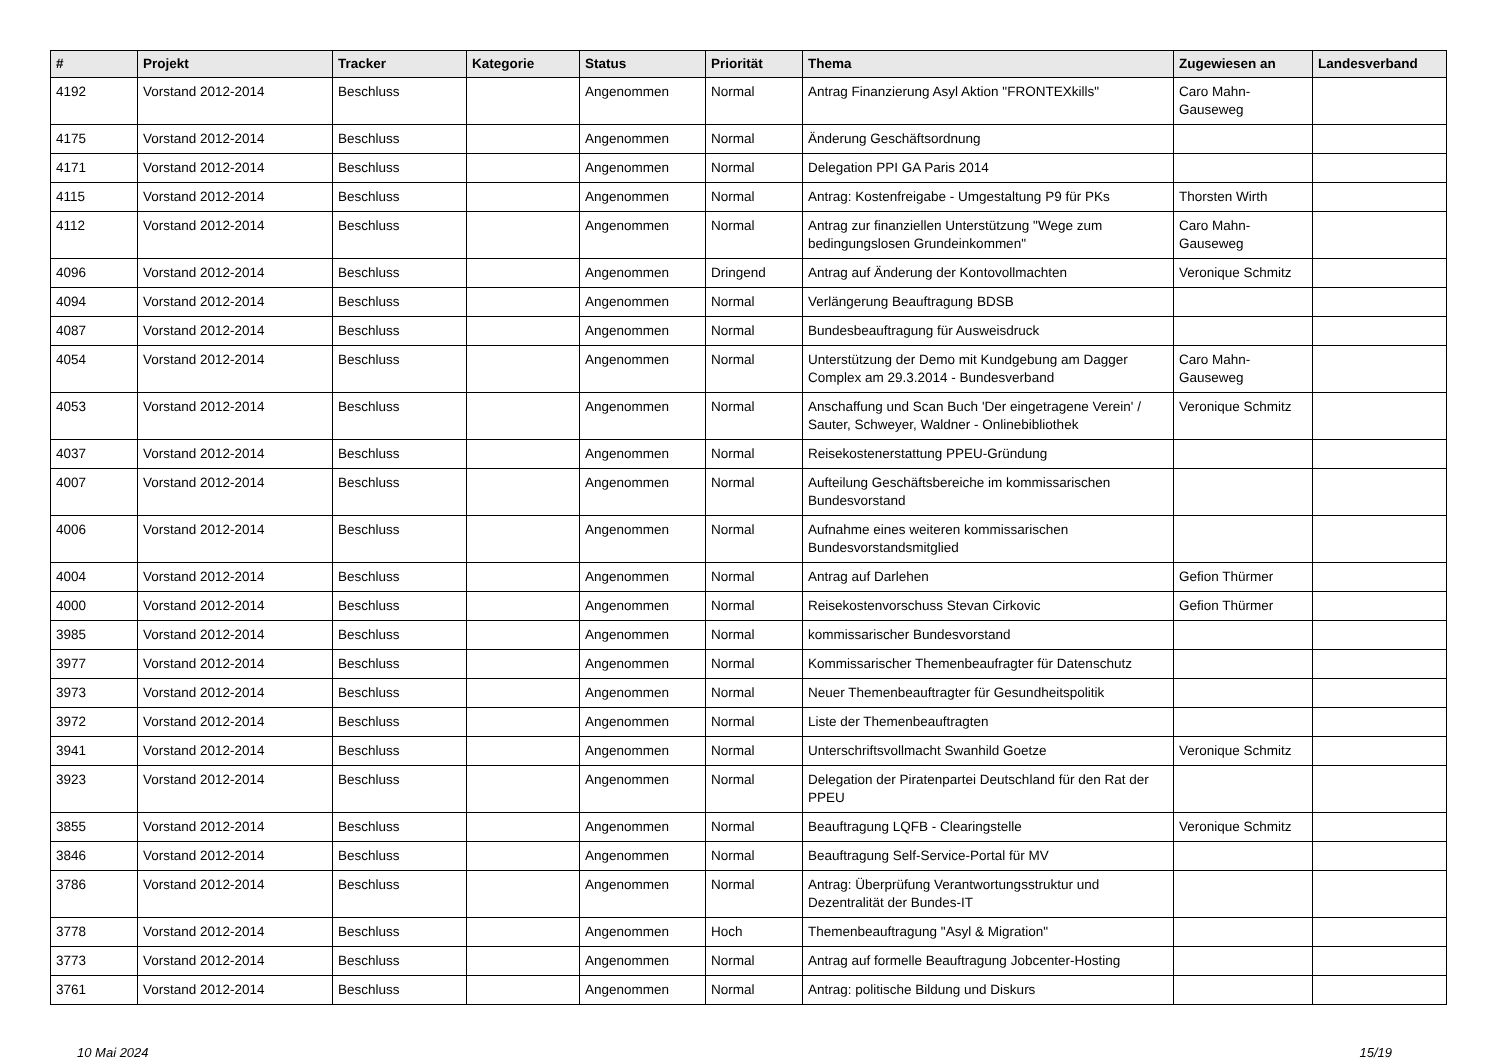| # | Projekt | Tracker | Kategorie | Status | Priorität | Thema | Zugewiesen an | Landesverband |
| --- | --- | --- | --- | --- | --- | --- | --- | --- |
| 4192 | Vorstand 2012-2014 | Beschluss | | Angenommen | Normal | Antrag Finanzierung Asyl Aktion "FRONTEXkills" | Caro Mahn-Gauseweg | |
| 4175 | Vorstand 2012-2014 | Beschluss | | Angenommen | Normal | Änderung Geschäftsordnung | | |
| 4171 | Vorstand 2012-2014 | Beschluss | | Angenommen | Normal | Delegation PPI GA Paris 2014 | | |
| 4115 | Vorstand 2012-2014 | Beschluss | | Angenommen | Normal | Antrag: Kostenfreigabe - Umgestaltung P9 für PKs | Thorsten Wirth | |
| 4112 | Vorstand 2012-2014 | Beschluss | | Angenommen | Normal | Antrag zur finanziellen Unterstützung "Wege zum bedingungslosen Grundeinkommen" | Caro Mahn-Gauseweg | |
| 4096 | Vorstand 2012-2014 | Beschluss | | Angenommen | Dringend | Antrag auf Änderung der Kontovollmachten | Veronique Schmitz | |
| 4094 | Vorstand 2012-2014 | Beschluss | | Angenommen | Normal | Verlängerung Beauftragung BDSB | | |
| 4087 | Vorstand 2012-2014 | Beschluss | | Angenommen | Normal | Bundesbeauftragung für Ausweisdruck | | |
| 4054 | Vorstand 2012-2014 | Beschluss | | Angenommen | Normal | Unterstützung der Demo mit Kundgebung am Dagger Complex am 29.3.2014 - Bundesverband | Caro Mahn-Gauseweg | |
| 4053 | Vorstand 2012-2014 | Beschluss | | Angenommen | Normal | Anschaffung und Scan Buch 'Der eingetragene Verein' / Sauter, Schweyer, Waldner - Onlinebibliothek | Veronique Schmitz | |
| 4037 | Vorstand 2012-2014 | Beschluss | | Angenommen | Normal | Reisekostenerstattung PPEU-Gründung | | |
| 4007 | Vorstand 2012-2014 | Beschluss | | Angenommen | Normal | Aufteilung Geschäftsbereiche im kommissarischen Bundesvorstand | | |
| 4006 | Vorstand 2012-2014 | Beschluss | | Angenommen | Normal | Aufnahme eines weiteren kommissarischen Bundesvorstandsmitglied | | |
| 4004 | Vorstand 2012-2014 | Beschluss | | Angenommen | Normal | Antrag auf Darlehen | Gefion Thürmer | |
| 4000 | Vorstand 2012-2014 | Beschluss | | Angenommen | Normal | Reisekostenvorschuss Stevan Cirkovic | Gefion Thürmer | |
| 3985 | Vorstand 2012-2014 | Beschluss | | Angenommen | Normal | kommissarischer Bundesvorstand | | |
| 3977 | Vorstand 2012-2014 | Beschluss | | Angenommen | Normal | Kommissarischer Themenbeaufragter für Datenschutz | | |
| 3973 | Vorstand 2012-2014 | Beschluss | | Angenommen | Normal | Neuer Themenbeauftragter für Gesundheitspolitik | | |
| 3972 | Vorstand 2012-2014 | Beschluss | | Angenommen | Normal | Liste der Themenbeauftragten | | |
| 3941 | Vorstand 2012-2014 | Beschluss | | Angenommen | Normal | Unterschriftsvollmacht Swanhild Goetze | Veronique Schmitz | |
| 3923 | Vorstand 2012-2014 | Beschluss | | Angenommen | Normal | Delegation der Piratenpartei Deutschland für den Rat der PPEU | | |
| 3855 | Vorstand 2012-2014 | Beschluss | | Angenommen | Normal | Beauftragung LQFB - Clearingstelle | Veronique Schmitz | |
| 3846 | Vorstand 2012-2014 | Beschluss | | Angenommen | Normal | Beauftragung Self-Service-Portal für MV | | |
| 3786 | Vorstand 2012-2014 | Beschluss | | Angenommen | Normal | Antrag: Überprüfung Verantwortungsstruktur und Dezentralität der Bundes-IT | | |
| 3778 | Vorstand 2012-2014 | Beschluss | | Angenommen | Hoch | Themenbeauftragung "Asyl & Migration" | | |
| 3773 | Vorstand 2012-2014 | Beschluss | | Angenommen | Normal | Antrag auf formelle Beauftragung Jobcenter-Hosting | | |
| 3761 | Vorstand 2012-2014 | Beschluss | | Angenommen | Normal | Antrag: politische Bildung und Diskurs | | |
10 Mai 2024 15/19